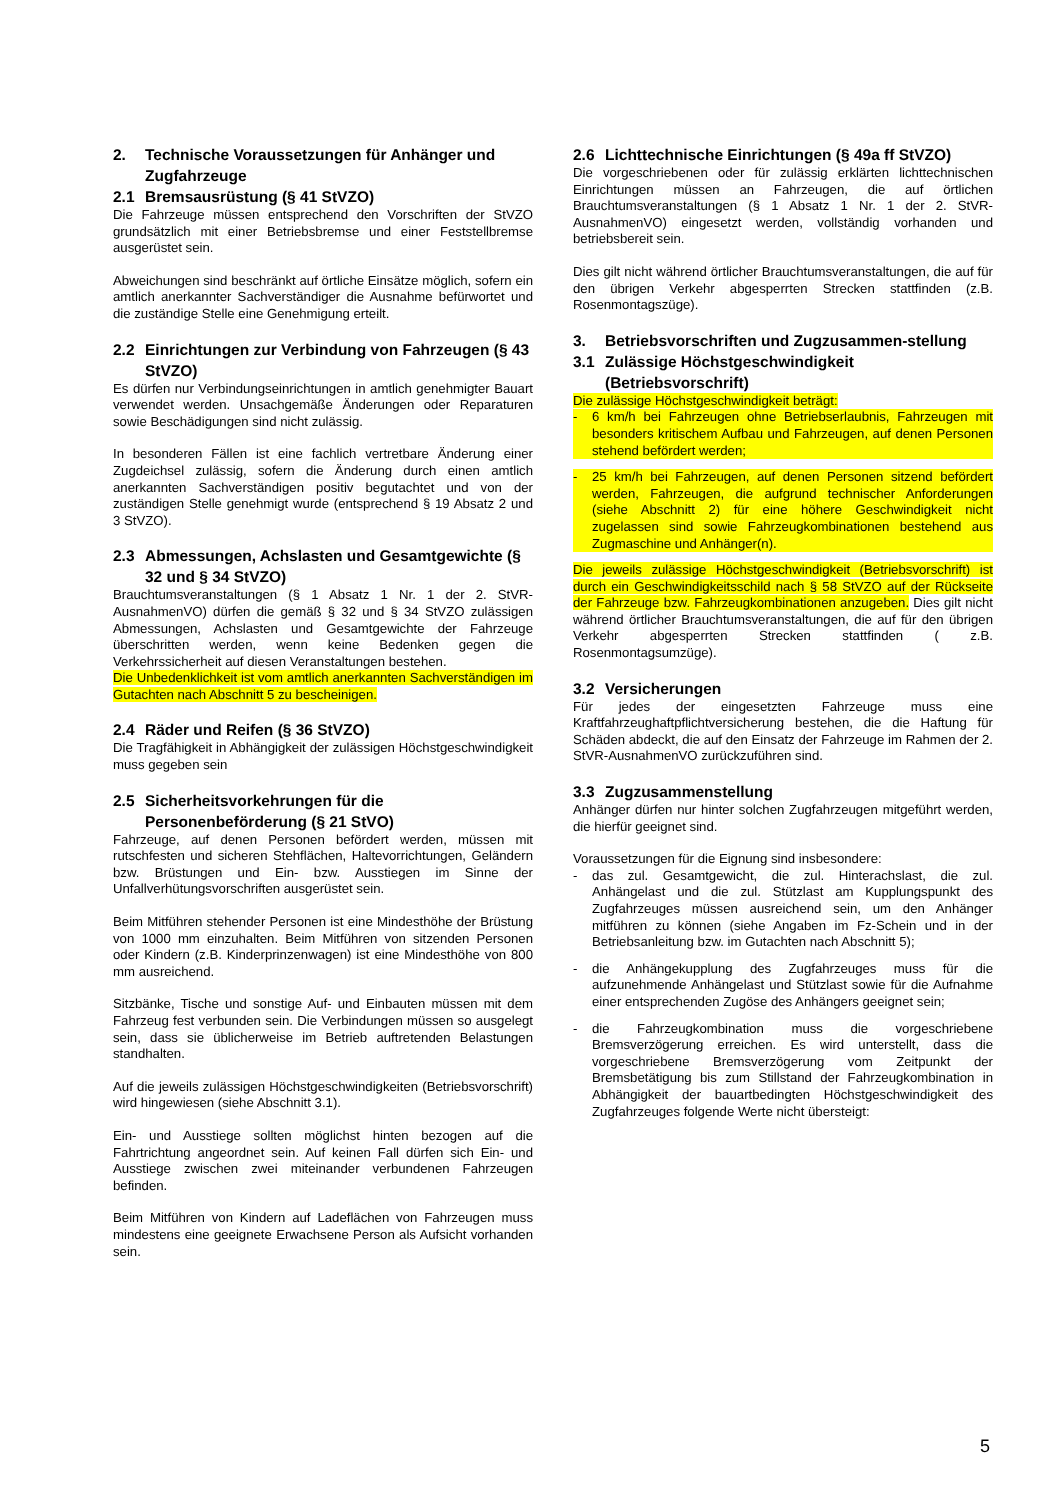2. Technische Voraussetzungen für Anhänger und Zugfahrzeuge
2.1 Bremsausrüstung (§ 41 StVZO)
Die Fahrzeuge müssen entsprechend den Vorschriften der StVZO grundsätzlich mit einer Betriebsbremse und einer Feststellbremse ausgerüstet sein.
Abweichungen sind beschränkt auf örtliche Einsätze möglich, sofern ein amtlich anerkannter Sachverständiger die Ausnahme befürwortet und die zuständige Stelle eine Genehmigung erteilt.
2.2 Einrichtungen zur Verbindung von Fahrzeugen (§ 43 StVZO)
Es dürfen nur Verbindungseinrichtungen in amtlich genehmigter Bauart verwendet werden. Unsachgemäße Änderungen oder Reparaturen sowie Beschädigungen sind nicht zulässig.
In besonderen Fällen ist eine fachlich vertretbare Änderung einer Zugdeichsel zulässig, sofern die Änderung durch einen amtlich anerkannten Sachverständigen positiv begutachtet und von der zuständigen Stelle genehmigt wurde (entsprechend § 19 Absatz 2 und 3 StVZO).
2.3 Abmessungen, Achslasten und Gesamtgewichte (§ 32 und § 34 StVZO)
Brauchtumsveranstaltungen (§ 1 Absatz 1 Nr. 1 der 2. StVR-AusnahmenVO) dürfen die gemäß § 32 und § 34 StVZO zulässigen Abmessungen, Achslasten und Gesamtgewichte der Fahrzeuge überschritten werden, wenn keine Bedenken gegen die Verkehrssicherheit auf diesen Veranstaltungen bestehen.
Die Unbedenklichkeit ist vom amtlich anerkannten Sachverständigen im Gutachten nach Abschnitt 5 zu bescheinigen.
2.4 Räder und Reifen (§ 36 StVZO)
Die Tragfähigkeit in Abhängigkeit der zulässigen Höchstgeschwindigkeit muss gegeben sein
2.5 Sicherheitsvorkehrungen für die Personenbeförderung (§ 21 StVO)
Fahrzeuge, auf denen Personen befördert werden, müssen mit rutschfesten und sicheren Stehflächen, Haltevorrichtungen, Geländern bzw. Brüstungen und Ein- bzw. Ausstiegen im Sinne der Unfallverhütungsvorschriften ausgerüstet sein.
Beim Mitführen stehender Personen ist eine Mindesthöhe der Brüstung von 1000 mm einzuhalten. Beim Mitführen von sitzenden Personen oder Kindern (z.B. Kinderprinzenwagen) ist eine Mindesthöhe von 800 mm ausreichend.
Sitzbänke, Tische und sonstige Auf- und Einbauten müssen mit dem Fahrzeug fest verbunden sein. Die Verbindungen müssen so ausgelegt sein, dass sie üblicherweise im Betrieb auftretenden Belastungen standhalten.
Auf die jeweils zulässigen Höchstgeschwindigkeiten (Betriebsvorschrift) wird hingewiesen (siehe Abschnitt 3.1).
Ein- und Ausstiege sollten möglichst hinten bezogen auf die Fahrtrichtung angeordnet sein. Auf keinen Fall dürfen sich Ein- und Ausstiege zwischen zwei miteinander verbundenen Fahrzeugen befinden.
Beim Mitführen von Kindern auf Ladeflächen von Fahrzeugen muss mindestens eine geeignete Erwachsene Person als Aufsicht vorhanden sein.
2.6 Lichttechnische Einrichtungen (§ 49a ff StVZO)
Die vorgeschriebenen oder für zulässig erklärten lichttechnischen Einrichtungen müssen an Fahrzeugen, die auf örtlichen Brauchtumsveranstaltungen (§ 1 Absatz 1 Nr. 1 der 2. StVR-AusnahmenVO) eingesetzt werden, vollständig vorhanden und betriebsbereit sein.
Dies gilt nicht während örtlicher Brauchtumsveranstaltungen, die auf für den übrigen Verkehr abgesperrten Strecken stattfinden (z.B. Rosenmontagszüge).
3. Betriebsvorschriften und Zugzusammen-stellung
3.1 Zulässige Höchstgeschwindigkeit (Betriebsvorschrift)
Die zulässige Höchstgeschwindigkeit beträgt:
- 6 km/h bei Fahrzeugen ohne Betriebserlaubnis, Fahrzeugen mit besonders kritischem Aufbau und Fahrzeugen, auf denen Personen stehend befördert werden;
- 25 km/h bei Fahrzeugen, auf denen Personen sitzend befördert werden, Fahrzeugen, die aufgrund technischer Anforderungen (siehe Abschnitt 2) für eine höhere Geschwindigkeit nicht zugelassen sind sowie Fahrzeugkombinationen bestehend aus Zugmaschine und Anhänger(n).
Die jeweils zulässige Höchstgeschwindigkeit (Betriebsvorschrift) ist durch ein Geschwindigkeitsschild nach § 58 StVZO auf der Rückseite der Fahrzeuge bzw. Fahrzeugkombinationen anzugeben. Dies gilt nicht während örtlicher Brauchtumsveranstaltungen, die auf für den übrigen Verkehr abgesperrten Strecken stattfinden ( z.B. Rosenmontagsumzüge).
3.2 Versicherungen
Für jedes der eingesetzten Fahrzeuge muss eine Kraftfahrzeughaftpflichtversicherung bestehen, die die Haftung für Schäden abdeckt, die auf den Einsatz der Fahrzeuge im Rahmen der 2. StVR-AusnahmenVO zurückzuführen sind.
3.3 Zugzusammenstellung
Anhänger dürfen nur hinter solchen Zugfahrzeugen mitgeführt werden, die hierfür geeignet sind.
Voraussetzungen für die Eignung sind insbesondere:
- das zul. Gesamtgewicht, die zul. Hinterachslast, die zul. Anhängelast und die zul. Stützlast am Kupplungspunkt des Zugfahrzeuges müssen ausreichend sein, um den Anhänger mitführen zu können (siehe Angaben im Fz-Schein und in der Betriebsanleitung bzw. im Gutachten nach Abschnitt 5);
- die Anhängekupplung des Zugfahrzeuges muss für die aufzunehmende Anhängelast und Stützlast sowie für die Aufnahme einer entsprechenden Zugöse des Anhängers geeignet sein;
- die Fahrzeugkombination muss die vorgeschriebene Bremsverzögerung erreichen. Es wird unterstellt, dass die vorgeschriebene Bremsverzögerung vom Zeitpunkt der Bremsbetätigung bis zum Stillstand der Fahrzeugkombination in Abhängigkeit der bauartbedingten Höchstgeschwindigkeit des Zugfahrzeuges folgende Werte nicht übersteigt:
5